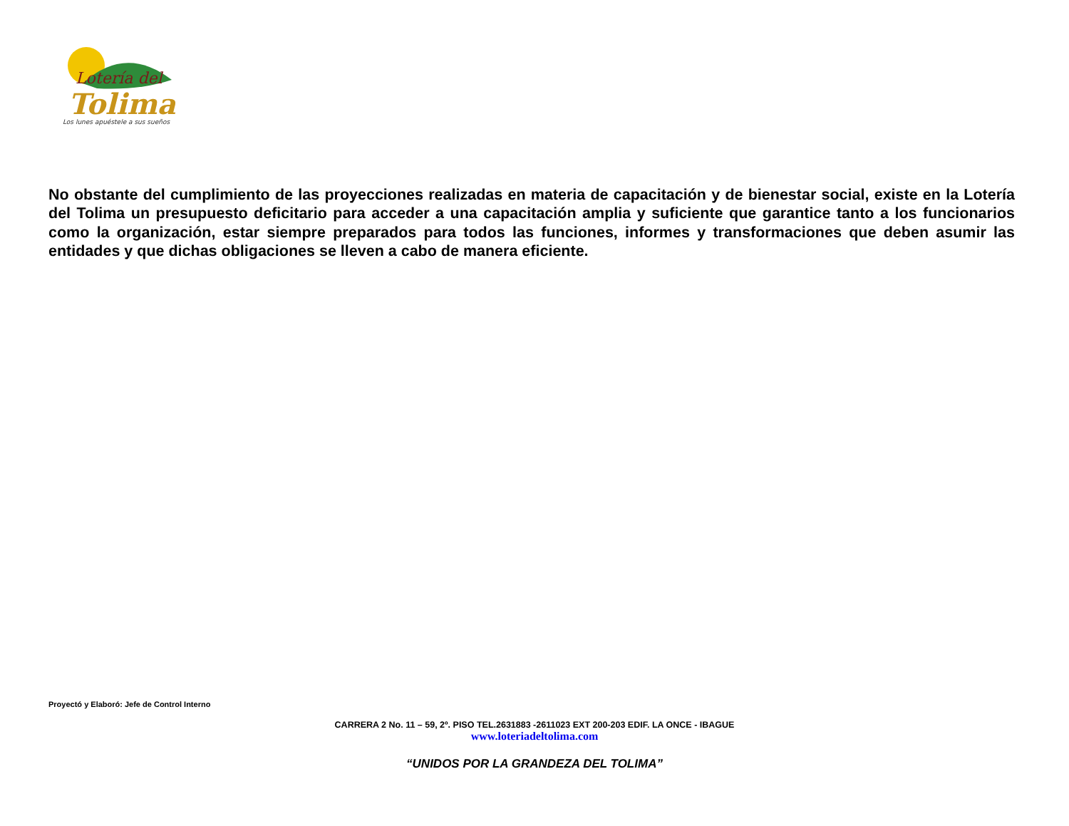Lotería del
Tolima
Los lunes apuéstele a sus sueños
No obstante del cumplimiento de las proyecciones realizadas en materia de capacitación y de bienestar social, existe en la Lotería del Tolima un presupuesto deficitario para acceder a una capacitación amplia y suficiente que garantice tanto a los funcionarios como la organización, estar siempre preparados para todos las funciones, informes y transformaciones que deben asumir las entidades y que dichas obligaciones se lleven a cabo de manera eficiente.
Proyectó y Elaboró: Jefe de Control Interno
CARRERA 2 No. 11 – 59, 2º. PISO TEL.2631883 -2611023 EXT 200-203 EDIF. LA ONCE - IBAGUE
www.loteriadeltolima.com
“UNIDOS POR LA GRANDEZA DEL TOLIMA”